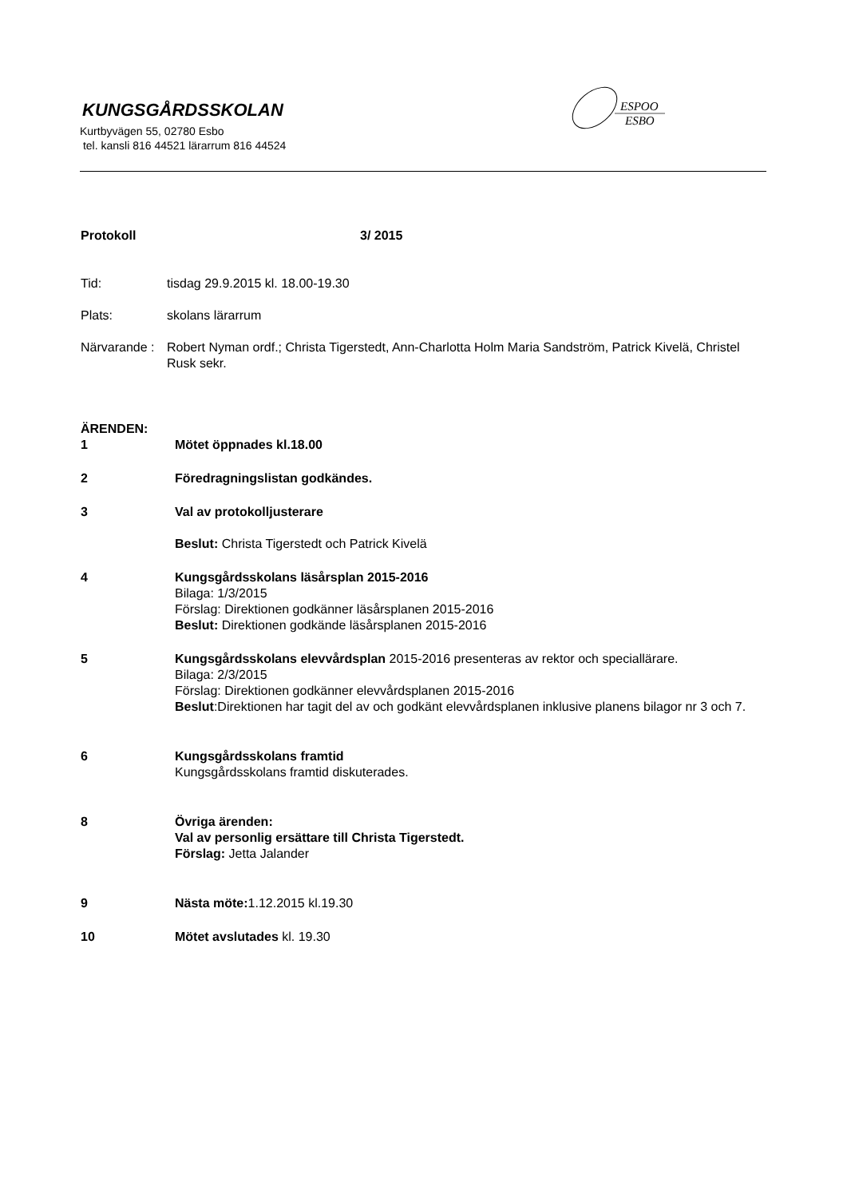KUNGSGÅRDSSKOLAN
Kurtbyvägen 55, 02780 Esbo
tel. kansli 816 44521 lärarrum 816 44524
ESPOO
ESBO
Protokoll 3/ 2015
Tid: tisdag 29.9.2015 kl. 18.00-19.30
Plats: skolans lärarrum
Närvarande :
Robert Nyman ordf.; Christa Tigerstedt, Ann-Charlotta Holm Maria Sandström, Patrick Kivelä, Christel Rusk sekr.
ÄRENDEN:
1 Mötet öppnades kl.18.00
2 Föredragningslistan godkändes.
3 Val av protokolljusterare
Beslut: Christa Tigerstedt och Patrick Kivelä
4 Kungsgårdsskolans läsårsplan 2015-2016
Bilaga: 1/3/2015
Förslag: Direktionen godkänner läsårsplanen 2015-2016
Beslut: Direktionen godkände läsårsplanen 2015-2016
5 Kungsgårdsskolans elevvårdsplan 2015-2016 presenteras av rektor och speciallärare.
Bilaga: 2/3/2015
Förslag: Direktionen godkänner elevvårdsplanen 2015-2016
Beslut:Direktionen har tagit del av och godkänt elevvårdsplanen inklusive planens bilagor nr 3 och 7.
6 Kungsgårdsskolans framtid
Kungsgårdsskolans framtid diskuterades.
8 Övriga ärenden:
Val av personlig ersättare till Christa Tigerstedt.
Förslag: Jetta Jalander
9 Nästa möte: 1.12.2015 kl.19.30
10 Mötet avslutades kl. 19.30